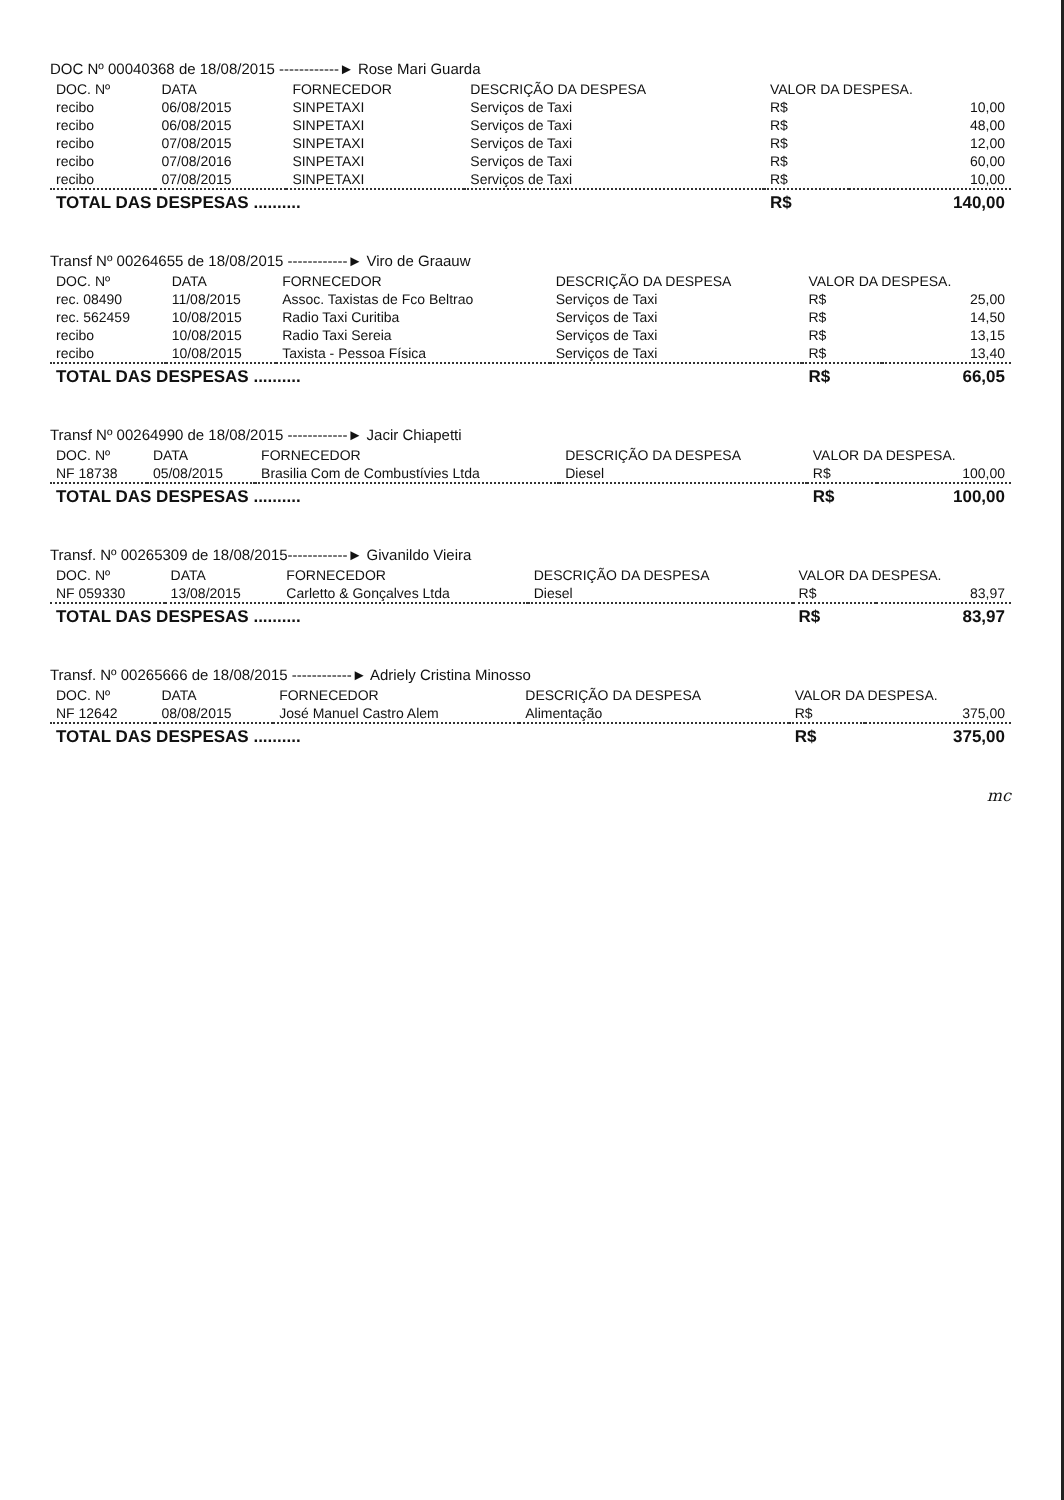DOC Nº 00040368 de 18/08/2015 ------------► Rose Mari Guarda
| DOC. Nº | DATA | FORNECEDOR | DESCRIÇÃO DA DESPESA | VALOR DA DESPESA. | |
| --- | --- | --- | --- | --- | --- |
| recibo | 06/08/2015 | SINPETAXI | Serviços de Taxi | R$ | 10,00 |
| recibo | 06/08/2015 | SINPETAXI | Serviços de Taxi | R$ | 48,00 |
| recibo | 07/08/2015 | SINPETAXI | Serviços de Taxi | R$ | 12,00 |
| recibo | 07/08/2016 | SINPETAXI | Serviços de Taxi | R$ | 60,00 |
| recibo | 07/08/2015 | SINPETAXI | Serviços de Taxi | R$ | 10,00 |
| TOTAL DAS DESPESAS .......... | | | | R$ | 140,00 |
Transf Nº 00264655 de 18/08/2015 ------------► Viro de Graauw
| DOC. Nº | DATA | FORNECEDOR | DESCRIÇÃO DA DESPESA | VALOR DA DESPESA. | |
| --- | --- | --- | --- | --- | --- |
| rec. 08490 | 11/08/2015 | Assoc. Taxistas de Fco Beltrao | Serviços de Taxi | R$ | 25,00 |
| rec. 562459 | 10/08/2015 | Radio Taxi Curitiba | Serviços de Taxi | R$ | 14,50 |
| recibo | 10/08/2015 | Radio Taxi Sereia | Serviços de Taxi | R$ | 13,15 |
| recibo | 10/08/2015 | Taxista - Pessoa Física | Serviços de Taxi | R$ | 13,40 |
| TOTAL DAS DESPESAS .......... | | | | R$ | 66,05 |
Transf Nº 00264990 de 18/08/2015 ------------► Jacir Chiapetti
| DOC. Nº | DATA | FORNECEDOR | DESCRIÇÃO DA DESPESA | VALOR DA DESPESA. | |
| --- | --- | --- | --- | --- | --- |
| NF 18738 | 05/08/2015 | Brasilia Com de Combustívies Ltda | Diesel | R$ | 100,00 |
| TOTAL DAS DESPESAS .......... | | | | R$ | 100,00 |
Transf. Nº 00265309 de 18/08/2015------------► Givanildo Vieira
| DOC. Nº | DATA | FORNECEDOR | DESCRIÇÃO DA DESPESA | VALOR DA DESPESA. | |
| --- | --- | --- | --- | --- | --- |
| NF 059330 | 13/08/2015 | Carletto & Gonçalves Ltda | Diesel | R$ | 83,97 |
| TOTAL DAS DESPESAS .......... | | | | R$ | 83,97 |
Transf. Nº 00265666 de 18/08/2015 ------------► Adriely Cristina Minosso
| DOC. Nº | DATA | FORNECEDOR | DESCRIÇÃO DA DESPESA | VALOR DA DESPESA. | |
| --- | --- | --- | --- | --- | --- |
| NF 12642 | 08/08/2015 | José Manuel Castro Alem | Alimentação | R$ | 375,00 |
| TOTAL DAS DESPESAS .......... | | | | R$ | 375,00 |
mc